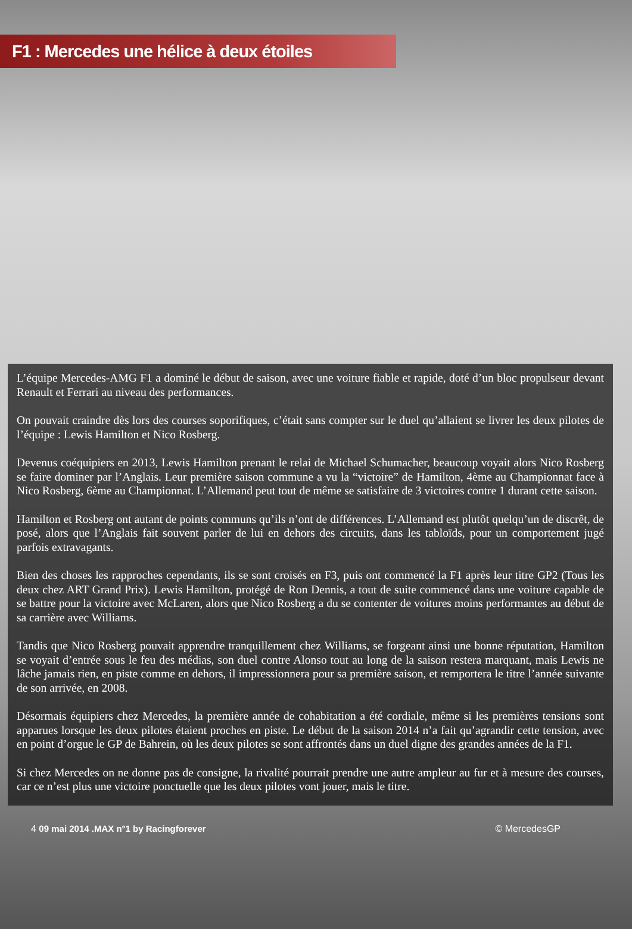F1 : Mercedes une hélice à deux étoiles
L’équipe Mercedes-AMG F1 a dominé le début de saison, avec une voiture fiable et rapide, doté d’un bloc propulseur devant Renault et Ferrari au niveau des performances.
On pouvait craindre dès lors des courses soporifiques, c’était sans compter sur le duel qu’allaient se livrer les deux pilotes de l’équipe : Lewis Hamilton et Nico Rosberg.
Devenus coéquipiers en 2013, Lewis Hamilton prenant le relai de Michael Schumacher, beaucoup voyait alors Nico Rosberg se faire dominer par l’Anglais. Leur première saison commune a vu la “victoire” de Hamilton, 4ème au Championnat face à Nico Rosberg, 6ème au Championnat. L’Allemand peut tout de même se satisfaire de 3 victoires contre 1 durant cette saison.
Hamilton et Rosberg ont autant de points communs qu’ils n’ont de différences. L’Allemand est plutôt quelqu’un de discrêt, de posé, alors que l’Anglais fait souvent parler de lui en dehors des circuits, dans les tabloïds, pour un comportement jugé parfois extravagants.
Bien des choses les rapproches cependants, ils se sont croisés en F3, puis ont commencé la F1 après leur titre GP2 (Tous les deux chez ART Grand Prix). Lewis Hamilton, protégé de Ron Dennis, a tout de suite commencé dans une voiture capable de se battre pour la victoire avec McLaren, alors que Nico Rosberg a du se contenter de voitures moins performantes au début de sa carrière avec Williams.
Tandis que Nico Rosberg pouvait apprendre tranquillement chez Williams, se forgeant ainsi une bonne réputation, Hamilton se voyait d’entrée sous le feu des médias, son duel contre Alonso tout au long de la saison restera marquant, mais Lewis ne lâche jamais rien, en piste comme en dehors, il impressionnera pour sa première saison, et remportera le titre l’année suivante de son arrivée, en 2008.
Désormais équipiers chez Mercedes, la première année de cohabitation a été cordiale, même si les premières tensions sont apparues lorsque les deux pilotes étaient proches en piste. Le début de la saison 2014 n’a fait qu’agrandir cette tension, avec en point d’orgue le GP de Bahrein, où les deux pilotes se sont affrontés dans un duel digne des grandes années de la F1.
Si chez Mercedes on ne donne pas de consigne, la rivalité pourrait prendre une autre ampleur au fur et à mesure des courses, car ce n’est plus une victoire ponctuelle que les deux pilotes vont jouer, mais le titre.
4 09 mai 2014 .MAX n°1 by Racingforever © MercedesGP